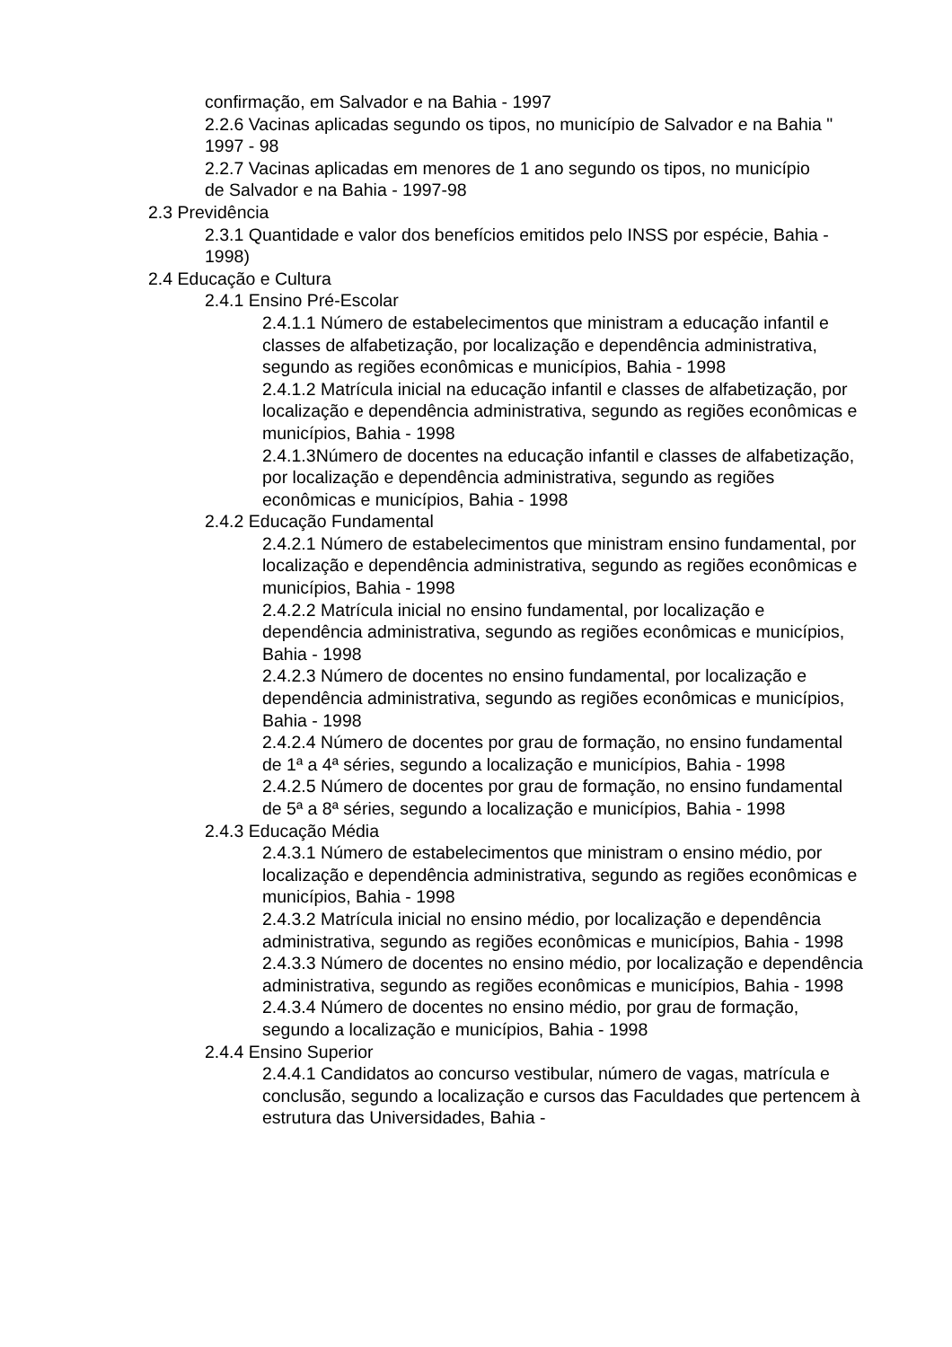confirmação, em Salvador e na Bahia - 1997
2.2.6 Vacinas aplicadas segundo os tipos, no município de Salvador e na Bahia " 1997 - 98
2.2.7 Vacinas aplicadas em menores de 1 ano segundo os tipos, no município de Salvador e na Bahia - 1997-98
2.3 Previdência
2.3.1 Quantidade e valor dos benefícios emitidos pelo INSS por espécie, Bahia - 1998)
2.4 Educação e Cultura
2.4.1 Ensino Pré-Escolar
2.4.1.1 Número de estabelecimentos que ministram a educação infantil e classes de alfabetização, por localização e dependência administrativa, segundo as regiões econômicas e municípios, Bahia - 1998
2.4.1.2 Matrícula inicial na educação infantil e classes de alfabetização, por localização e dependência administrativa, segundo as regiões econômicas e municípios, Bahia - 1998
2.4.1.3Número de docentes na educação infantil e classes de alfabetização, por localização e dependência administrativa, segundo as regiões econômicas e municípios, Bahia - 1998
2.4.2 Educação Fundamental
2.4.2.1 Número de estabelecimentos que ministram ensino fundamental, por localização e dependência administrativa, segundo as regiões econômicas e municípios, Bahia - 1998
2.4.2.2 Matrícula inicial no ensino fundamental, por localização e dependência administrativa, segundo as regiões econômicas e municípios, Bahia - 1998
2.4.2.3 Número de docentes no ensino fundamental, por localização e dependência administrativa, segundo as regiões econômicas e municípios, Bahia - 1998
2.4.2.4 Número de docentes por grau de formação, no ensino fundamental de 1ª a 4ª séries, segundo a localização e municípios, Bahia - 1998
2.4.2.5 Número de docentes por grau de formação, no ensino fundamental de 5ª a 8ª séries, segundo a localização e municípios, Bahia - 1998
2.4.3 Educação Média
2.4.3.1 Número de estabelecimentos que ministram o ensino médio, por localização e dependência administrativa, segundo as regiões econômicas e municípios, Bahia - 1998
2.4.3.2 Matrícula inicial no ensino médio, por localização e dependência administrativa, segundo as regiões econômicas e municípios, Bahia - 1998
2.4.3.3 Número de docentes no ensino médio, por localização e dependência administrativa, segundo as regiões econômicas e municípios, Bahia - 1998
2.4.3.4 Número de docentes no ensino médio, por grau de formação, segundo a localização e municípios, Bahia - 1998
2.4.4 Ensino Superior
2.4.4.1 Candidatos ao concurso vestibular, número de vagas, matrícula e conclusão, segundo a localização e cursos das Faculdades que pertencem à estrutura das Universidades, Bahia -